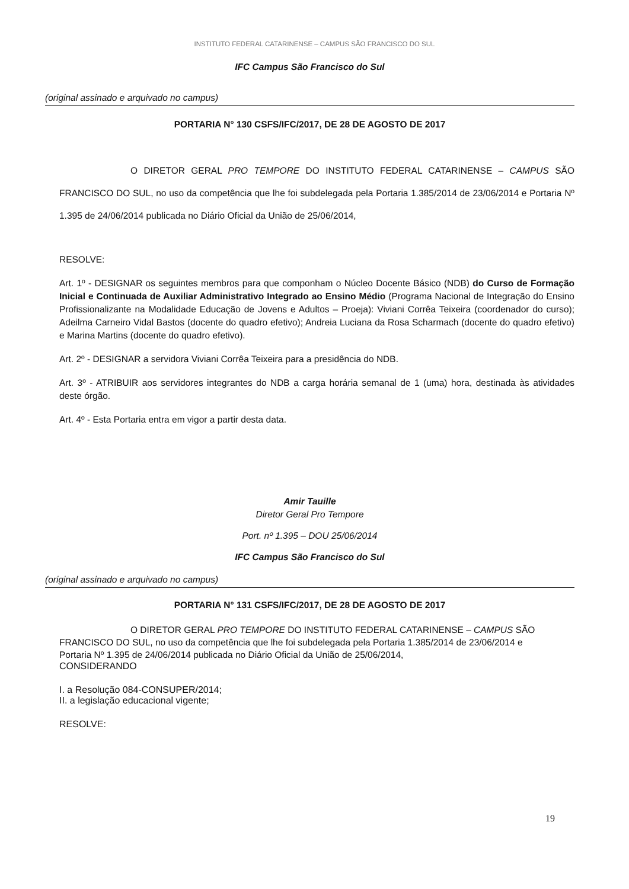INSTITUTO FEDERAL CATARINENSE – CAMPUS SÃO FRANCISCO DO SUL
IFC Campus São Francisco do Sul
(original assinado e arquivado no campus)
PORTARIA N° 130 CSFS/IFC/2017, DE 28 DE AGOSTO DE 2017
O DIRETOR GERAL PRO TEMPORE DO INSTITUTO FEDERAL CATARINENSE – CAMPUS SÃO FRANCISCO DO SUL, no uso da competência que lhe foi subdelegada pela Portaria 1.385/2014 de 23/06/2014 e Portaria Nº 1.395 de 24/06/2014 publicada no Diário Oficial da União de 25/06/2014,
RESOLVE:
Art. 1º - DESIGNAR os seguintes membros para que componham o Núcleo Docente Básico (NDB) do Curso de Formação Inicial e Continuada de Auxiliar Administrativo Integrado ao Ensino Médio (Programa Nacional de Integração do Ensino Profissionalizante na Modalidade Educação de Jovens e Adultos – Proeja): Viviani Corrêa Teixeira (coordenador do curso); Adeilma Carneiro Vidal Bastos (docente do quadro efetivo); Andreia Luciana da Rosa Scharmach (docente do quadro efetivo) e Marina Martins (docente do quadro efetivo).
Art. 2º - DESIGNAR a servidora Viviani Corrêa Teixeira para a presidência do NDB.
Art. 3º - ATRIBUIR aos servidores integrantes do NDB a carga horária semanal de 1 (uma) hora, destinada às atividades deste órgão.
Art. 4º - Esta Portaria entra em vigor a partir desta data.
Amir Tauille
Diretor Geral Pro Tempore
Port. nº 1.395 – DOU 25/06/2014
IFC Campus São Francisco do Sul
(original assinado e arquivado no campus)
PORTARIA N° 131 CSFS/IFC/2017, DE 28 DE AGOSTO DE 2017
O DIRETOR GERAL PRO TEMPORE DO INSTITUTO FEDERAL CATARINENSE – CAMPUS SÃO FRANCISCO DO SUL, no uso da competência que lhe foi subdelegada pela Portaria 1.385/2014 de 23/06/2014 e Portaria Nº 1.395 de 24/06/2014 publicada no Diário Oficial da União de 25/06/2014,
CONSIDERANDO
I. a Resolução 084-CONSUPER/2014;
II. a legislação educacional vigente;
RESOLVE:
19